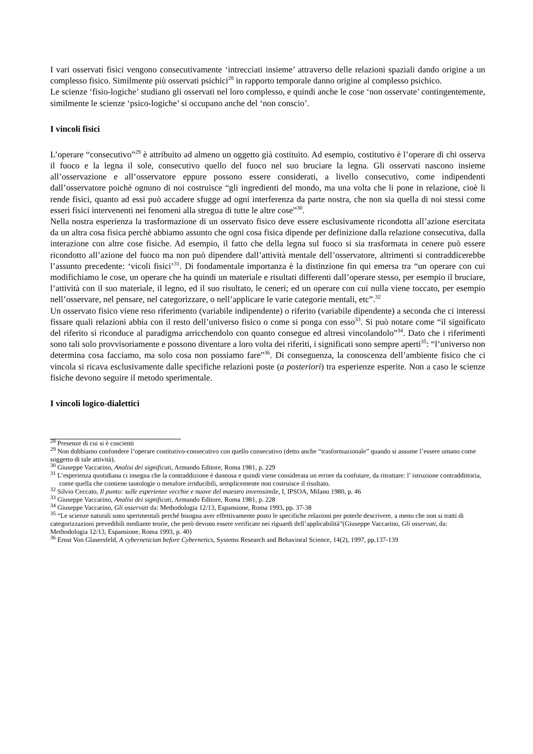I vari osservati fisici vengono consecutivamente ‘intrecciati insieme’ attraverso delle relazioni spaziali dando origine a un complesso fisico. Similmente più osservati psichici<sup>28</sup> in rapporto temporale danno origine al complesso psichico.
Le scienze ‘fisio-logiche’ studiano gli osservati nel loro complesso, e quindi anche le cose ‘non osservate’ contingentemente, similmente le scienze ‘psico-logiche’ si occupano anche del ‘non conscio’.
I vincoli fisici
L’operare “consecutivo”<sup>29</sup> è attribuito ad almeno un oggetto già costituito. Ad esempio, costitutivo è l’operare di chi osserva il fuoco e la legna il sole, consecutivo quello del fuoco nel suo bruciare la legna. Gli osservati nascono insieme all’osservazione e all’osservatore eppure possono essere considerati, a livello consecutivo, come indipendenti dall’osservatore poichè ognuno di noi costruisce “gli ingredienti del mondo, ma una volta che li pone in relazione, cioè li rende fisici, quanto ad essi può accadere sfugge ad ogni interferenza da parte nostra, che non sia quella di noi stessi come esseri fisici intervenenti nei fenomeni alla stregua di tutte le altre cose”<sup>30</sup>.
Nella nostra esperienza la trasformazione di un osservato fisico deve essere esclusivamente ricondotta all’azione esercitata da un altra cosa fisica perchè abbiamo assunto che ogni cosa fisica dipende per definizione dalla relazione consecutiva, dalla interazione con altre cose fisiche. Ad esempio, il fatto che della legna sul fuoco si sia trasformata in cenere può essere ricondotto all’azione del fuoco ma non può dipendere dall’attività mentale dell’osservatore, altrimenti si contraddicerebbe l’assunto precedente: ‘vicoli fisici’<sup>31</sup>. Di fondamentale importanza è la distinzione fin qui emersa tra “un operare con cui modifichiamo le cose, un operare che ha quindi un materiale e risultati differenti dall’operare stesso, per esempio il bruciare, l’attività con il suo materiale, il legno, ed il suo risultato, le ceneri; ed un operare con cui nulla viene toccato, per esempio nell’osservare, nel pensare, nel categorizzare, o nell’applicare le varie categorie mentali, etc”.<sup>32</sup>
Un osservato fisico viene reso riferimento (variabile indipendente) o riferito (variabile dipendente) a seconda che ci interessi fissare quali relazioni abbia con il resto dell’universo fisico o come si ponga con esso<sup>33</sup>. Si può notare come “il significato del riferito si riconduce al paradigma arricchendolo con quanto consegue ed altresì vincolandolo”<sup>34</sup>. Dato che i riferimenti sono tali solo provvisoriamente e possono diventare a loro volta dei riferiti, i significati sono sempre aperti<sup>35</sup>: “l’universo non determina cosa facciamo, ma solo cosa non possiamo fare”<sup>36</sup>. Di conseguenza, la conoscenza dell’ambiente fisico che ci vincola si ricava esclusivamente dalle specifiche relazioni poste (a posteriori) tra esperienze esperite. Non a caso le scienze fisiche devono seguire il metodo sperimentale.
I vincoli logico-dialettici
<sup>28</sup> Presenze di cui si è coscienti
<sup>29</sup> Non dobbiamo confondere l’operare costitutivo-consecutivo con quello consecutivo (detto anche “trasformazionale” quando si assume l’essere umano come soggetto di tale attività).
<sup>30</sup> Giuseppe Vaccarino, Analisi dei significati, Armando Editore, Roma 1981, p. 229
<sup>31</sup> L’esperienza quotidiana ci insegna che la contraddizione è dannosa e quindi viene considerata un errore da confutare, da ritrattare: l’ istruzione contraddittoria, come quella che contiene tautologie o metafore irriducibili, semplicemente non costruisce il risultato.
<sup>32</sup> Silvio Ceccato, Il punto: sulle esperienze vecchie e nuove del maestro inverosimile, I, IPSOA, Milano 1980, p. 46
<sup>33</sup> Giuseppe Vaccarino, Analisi dei significati, Armando Editore, Roma 1981, p. 228
<sup>34</sup> Giuseppe Vaccarino, Gli osservati da: Methodologia 12/13, Espansione, Roma 1993, pp. 37-38
<sup>35</sup> “Le scienze naturali sono sperimentali perché bisogna aver effettivamente posto le specifiche relazioni per poterle descrivere, a meno che non si tratti di categorizzazioni prevedibili mediante teorie, che però devono essere verificate nei riguardi dell’applicabilità”(Giuseppe Vaccarino, Gli osservati, da: Methodologia 12/13, Espansione, Roma 1993, p. 40)
<sup>36</sup> Ernst Von Glasersfeld, A cybernetician before Cybernetics, Systems Research and Behavioral Science, 14(2), 1997, pp.137-139